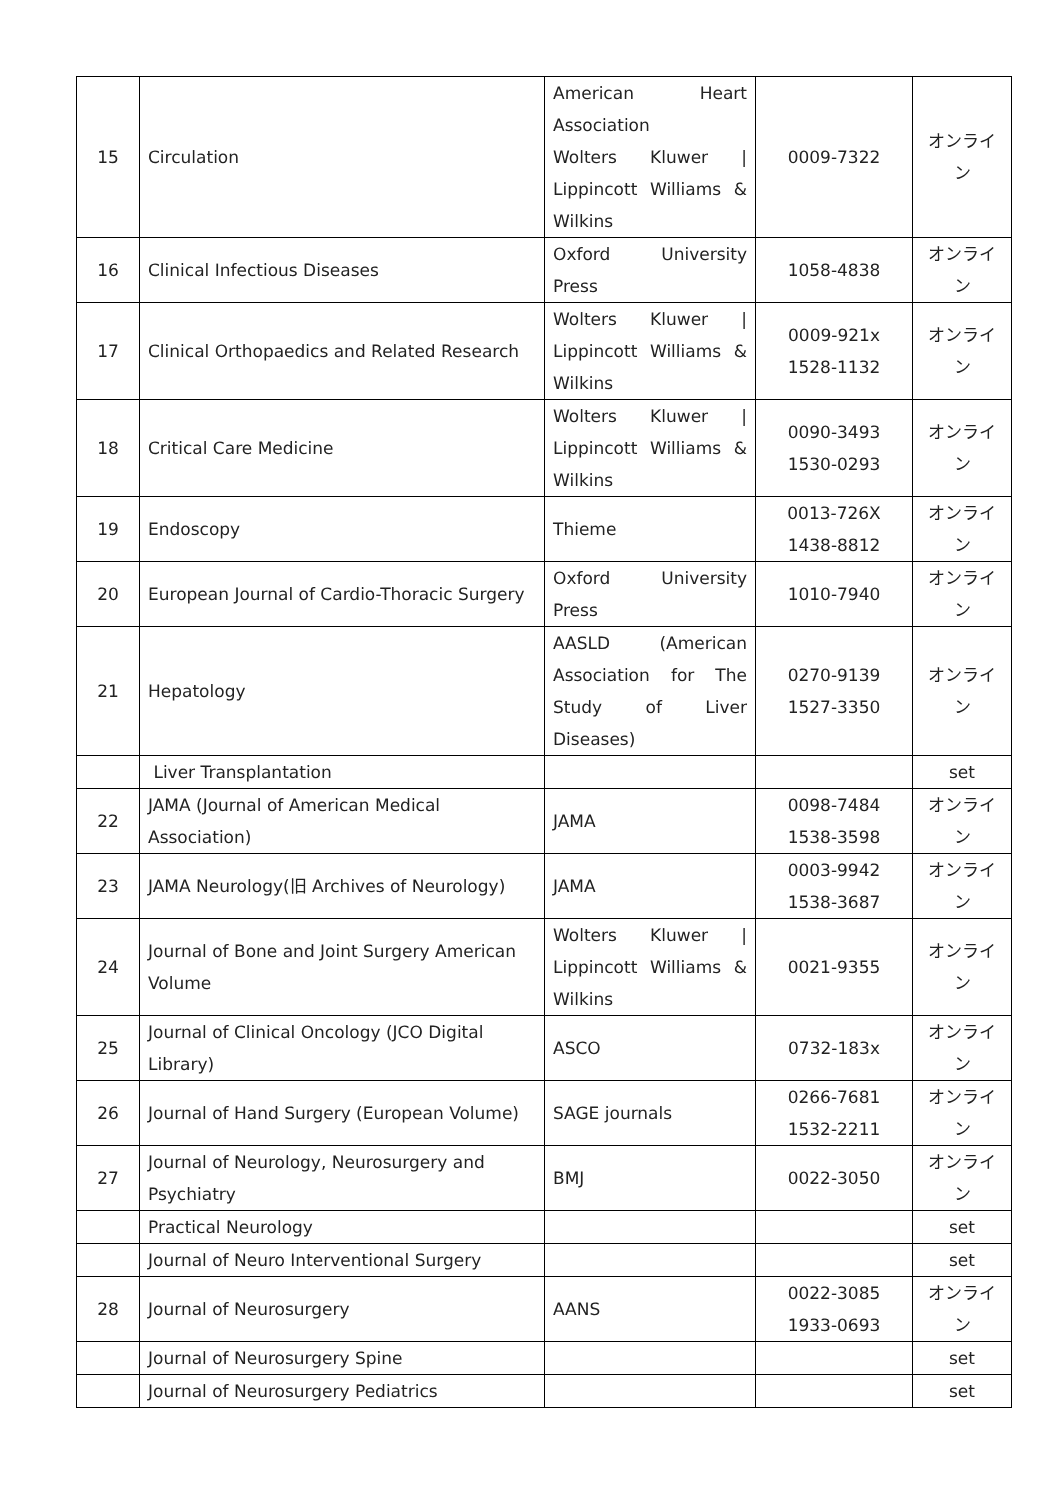| 15 | Circulation | American Heart Association Wolters Kluwer / Lippincott Williams & Wilkins | 0009-7322 | オンライン |
| 16 | Clinical Infectious Diseases | Oxford University Press | 1058-4838 | オンライン |
| 17 | Clinical Orthopaedics and Related Research | Wolters Kluwer / Lippincott Williams & Wilkins | 0009-921x 1528-1132 | オンライン |
| 18 | Critical Care Medicine | Wolters Kluwer / Lippincott Williams & Wilkins | 0090-3493 1530-0293 | オンライン |
| 19 | Endoscopy | Thieme | 0013-726X 1438-8812 | オンライン |
| 20 | European Journal of Cardio-Thoracic Surgery | Oxford University Press | 1010-7940 | オンライン |
| 21 | Hepatology | AASLD (American Association for The Study of Liver Diseases) | 0270-9139 1527-3350 | オンライン |
| | Liver Transplantation | | | set |
| 22 | JAMA (Journal of American Medical Association) | JAMA | 0098-7484 1538-3598 | オンライン |
| 23 | JAMA Neurology(旧 Archives of Neurology) | JAMA | 0003-9942 1538-3687 | オンライン |
| 24 | Journal of Bone and Joint Surgery American Volume | Wolters Kluwer / Lippincott Williams & Wilkins | 0021-9355 | オンライン |
| 25 | Journal of Clinical Oncology (JCO Digital Library) | ASCO | 0732-183x | オンライン |
| 26 | Journal of Hand Surgery (European Volume) | SAGE journals | 0266-7681 1532-2211 | オンライン |
| 27 | Journal of Neurology, Neurosurgery and Psychiatry | BMJ | 0022-3050 | オンライン |
| | Practical Neurology | | | set |
| | Journal of Neuro Interventional Surgery | | | set |
| 28 | Journal of Neurosurgery | AANS | 0022-3085 1933-0693 | オンライン |
| | Journal of Neurosurgery Spine | | | set |
| | Journal of Neurosurgery Pediatrics | | | set |